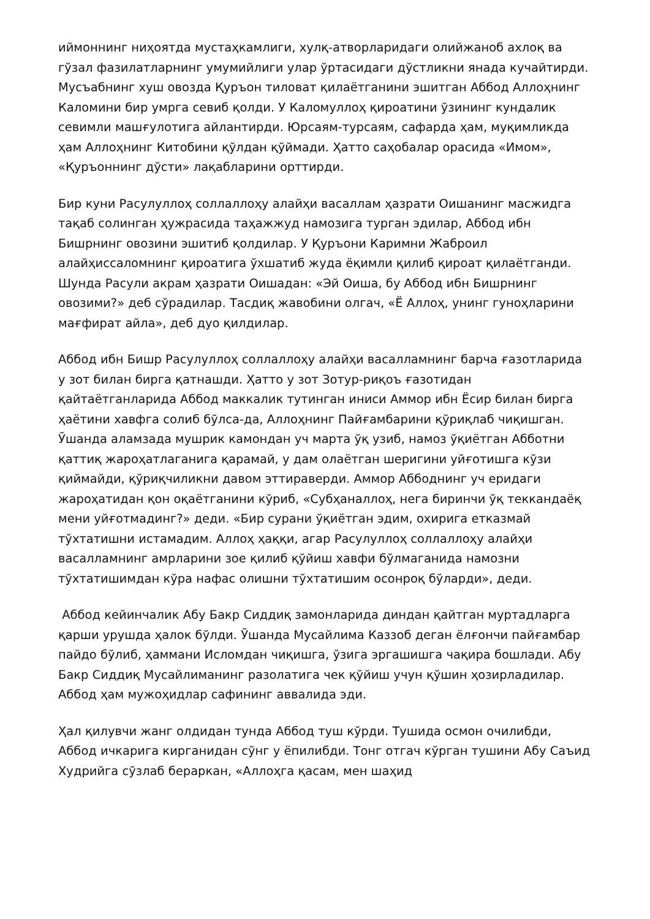иймоннинг ниҳоятда мустаҳкамлиги, хулқ-атворларидаги олийжаноб ахлоқ ва гўзал фазилатларнинг умумийлиги улар ўртасидаги дўстликни янада кучайтирди. Мусъабнинг хуш овозда Қуръон тиловат қилаётганини эшитган Аббод Аллоҳнинг Каломини бир умрга севиб қолди. У Каломуллоҳ қироатини ўзининг кундалик севимли машғулотига айлантирди. Юрсаям-турсаям, сафарда ҳам, муқимликда ҳам Аллоҳнинг Китобини қўлдан қўймади. Ҳатто саҳобалар орасида «Имом», «Қуръоннинг дўсти» лақабларини орттирди.
Бир куни Расулуллоҳ соллаллоҳу алайҳи васаллам ҳазрати Оишанинг масжидга тақаб солинган ҳужрасида таҳажжуд намозига турган эдилар, Аббод ибн Бишрнинг овозини эшитиб қолдилар. У Қуръони Каримни Жаброил алайҳиссаломнинг қироатига ўхшатиб жуда ёқимли қилиб қироат қилаётганди. Шунда Расули акрам ҳазрати Оишадан: «Эй Оиша, бу Аббод ибн Бишрнинг овозими?» деб сўрадилар. Тасдиқ жавобини олгач, «Ё Аллоҳ, унинг гуноҳларини мағфират айла», деб дуо қилдилар.
Аббод ибн Бишр Расулуллоҳ соллаллоҳу алайҳи васалламнинг барча ғазотларида у зот билан бирга қатнашди. Ҳатто у зот Зотур-риқоъ ғазотидан қайтаётганларида Аббод маккалик тутинган иниси Аммор ибн Ёсир билан бирга ҳаётини хавфга солиб бўлса-да, Аллоҳнинг Пайғамбарини қўриқлаб чиқишган. Ўшанда аламзада мушрик камондан уч марта ўқ узиб, намоз ўқиётган Абботни қаттиқ жароҳатлаганига қарамай, у дам олаётган шеригини уйғотишга кўзи қиймайди, қўриқчиликни давом эттираверди. Аммор Аббоднинг уч еридаги жароҳатидан қон оқаётганини кўриб, «Субҳаналлоҳ, нега биринчи ўқ теккандаёқ мени уйғотмадинг?» деди. «Бир сурани ўқиётган эдим, охирига етказмай тўхтатишни истамадим. Аллоҳ ҳаққи, агар Расулуллоҳ соллаллоҳу алайҳи васалламнинг амрларини зое қилиб қўйиш хавфи бўлмаганида намозни тўхтатишимдан кўра нафас олишни тўхтатишим осонроқ бўларди», деди.
Аббод кейинчалик Абу Бакр Сиддиқ замонларида диндан қайтган муртадларга қарши урушда ҳалок бўлди. Ўшанда Мусайлима Каззоб деган ёлғончи пайғамбар пайдо бўлиб, ҳаммани Исломдан чиқишга, ўзига эргашишга чақира бошлади. Абу Бакр Сиддиқ Мусайлиманинг разолатига чек қўйиш учун қўшин ҳозирладилар. Аббод ҳам мужоҳидлар сафининг аввалида эди.
Ҳал қилувчи жанг олдидан тунда Аббод туш кўрди. Тушида осмон очилибди, Аббод ичкарига кирганидан сўнг у ёпилибди. Тонг отгач кўрган тушини Абу Саъид Худрийга сўзлаб бераркан, «Аллоҳга қасам, мен шаҳид